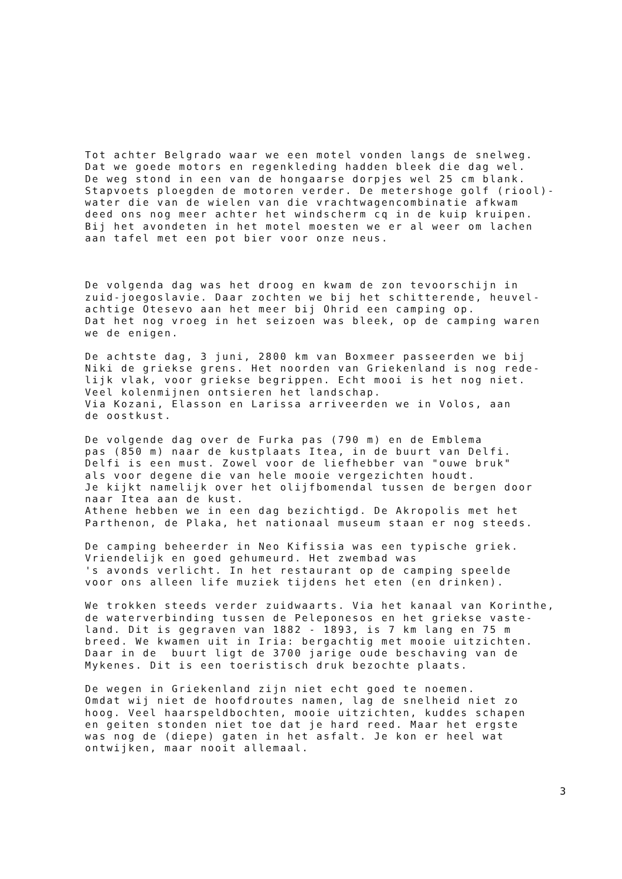Tot achter Belgrado waar we een motel vonden langs de snelweg. Dat we goede motors en regenkleding hadden bleek die dag wel. De weg stond in een van de hongaarse dorpjes wel 25 cm blank. Stapvoets ploegden de motoren verder. De metershoge golf (riool)- water die van de wielen van die vrachtwagencombinatie afkwam deed ons nog meer achter het windscherm cq in de kuip kruipen. Bij het avondeten in het motel moesten we er al weer om lachen aan tafel met een pot bier voor onze neus.
De volgenda dag was het droog en kwam de zon tevoorschijn in zuid-joegoslavie. Daar zochten we bij het schitterende, heuvel- achtige Otesevo aan het meer bij Ohrid een camping op. Dat het nog vroeg in het seizoen was bleek, op de camping waren we de enigen.
De achtste dag, 3 juni, 2800 km van Boxmeer passeerden we bij Niki de griekse grens. Het noorden van Griekenland is nog rede- lijk vlak, voor griekse begrippen. Echt mooi is het nog niet. Veel kolenmijnen ontsieren het landschap. Via Kozani, Elasson en Larissa arriveerden we in Volos, aan de oostkust.
De volgende dag over de Furka pas (790 m) en de Emblema pas (850 m) naar de kustplaats Itea, in de buurt van Delfi. Delfi is een must. Zowel voor de liefhebber van "ouwe bruk" als voor degene die van hele mooie vergezichten houdt. Je kijkt namelijk over het olijfbomendal tussen de bergen door naar Itea aan de kust. Athene hebben we in een dag bezichtigd. De Akropolis met het Parthenon, de Plaka, het nationaal museum staan er nog steeds.
De camping beheerder in Neo Kifissia was een typische griek. Vriendelijk en goed gehumeurd. Het zwembad was 's avonds verlicht. In het restaurant op de camping speelde voor ons alleen life muziek tijdens het eten (en drinken).
We trokken steeds verder zuidwaarts. Via het kanaal van Korinthe, de waterverbinding tussen de Peleponesos en het griekse vaste- land. Dit is gegraven van 1882 - 1893, is 7 km lang en 75 m breed. We kwamen uit in Iria: bergachtig met mooie uitzichten. Daar in de buurt ligt de 3700 jarige oude beschaving van de Mykenes. Dit is een toeristisch druk bezochte plaats.
De wegen in Griekenland zijn niet echt goed te noemen. Omdat wij niet de hoofdroutes namen, lag de snelheid niet zo hoog. Veel haarspeldbochten, mooie uitzichten, kuddes schapen en geiten stonden niet toe dat je hard reed. Maar het ergste was nog de (diepe) gaten in het asfalt. Je kon er heel wat ontwijken, maar nooit allemaal.
3